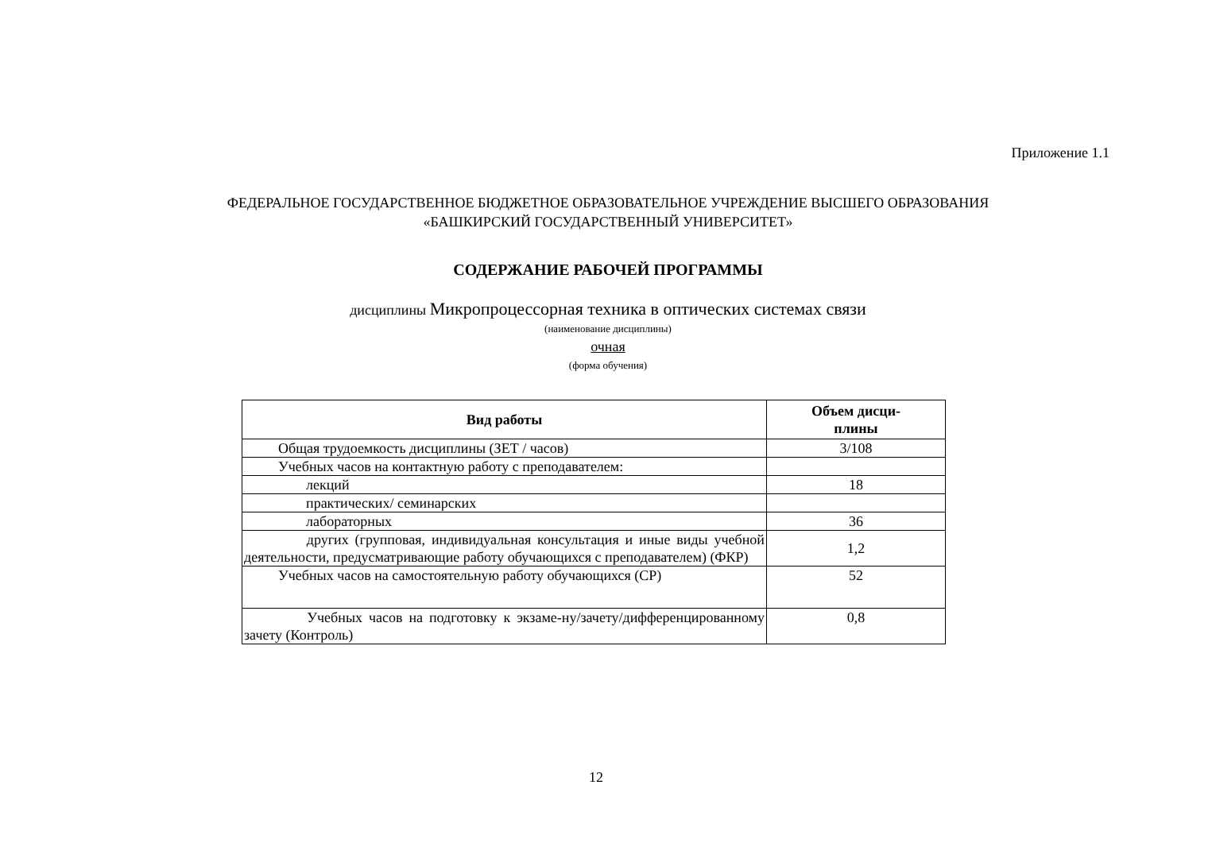Приложение 1.1
ФЕДЕРАЛЬНОЕ ГОСУДАРСТВЕННОЕ БЮДЖЕТНОЕ ОБРАЗОВАТЕЛЬНОЕ УЧРЕЖДЕНИЕ ВЫСШЕГО ОБРАЗОВАНИЯ
«БАШКИРСКИЙ ГОСУДАРСТВЕННЫЙ УНИВЕРСИТЕТ»
СОДЕРЖАНИЕ РАБОЧЕЙ ПРОГРАММЫ
дисциплины Микропроцессорная техника в оптических системах связи
(наименование дисциплины)
очная
(форма обучения)
| Вид работы | Объем дисци- плины |
| --- | --- |
| Общая трудоемкость дисциплины (ЗЕТ / часов) | 3/108 |
| Учебных часов на контактную работу с преподавателем: | |
| лекций | 18 |
| практических/ семинарских | |
| лабораторных | 36 |
| другиx (групповая, индивидуальная консультация и иные виды учебной деятельности, предусматривающие работу обучающихся с преподавателем) (ФКР) | 1,2 |
| Учебных часов на самостоятельную работу обучающихся (СР) | 52 |
| Учебных часов на подготовку к экзаме-ну/зачету/дифференцированному зачету (Контроль) | 0,8 |
12